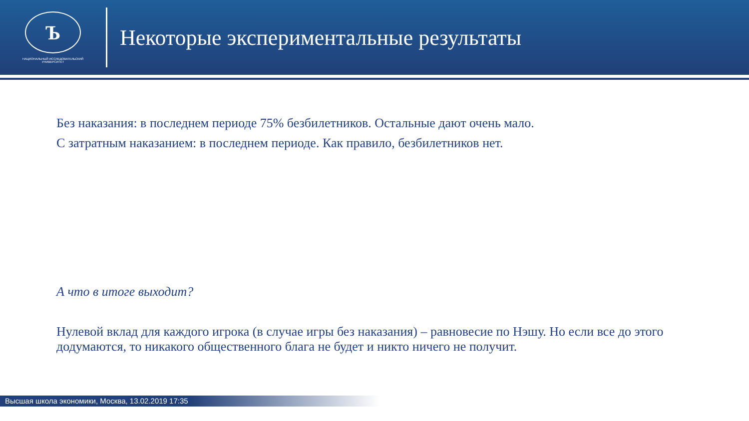Ъ
НАЦИОНАЛЬНЫЙ ИССЛЕДОВАТЕЛЬСКИЙ
УНИВЕРСИТЕТ
Некоторые экспериментальные результаты
Без наказания: в последнем периоде 75% безбилетников. Остальные дают очень мало.
С затратным наказанием: в последнем периоде. Как правило, безбилетников нет.
А что в итоге выходит?
Нулевой вклад для каждого игрока (в случае игры без наказания) – равновесие по Нэшу. Но если все до этого додумаются, то никакого общественного блага не будет и никто ничего не получит.
Высшая школа экономики, Москва, 13.02.2019 17:35